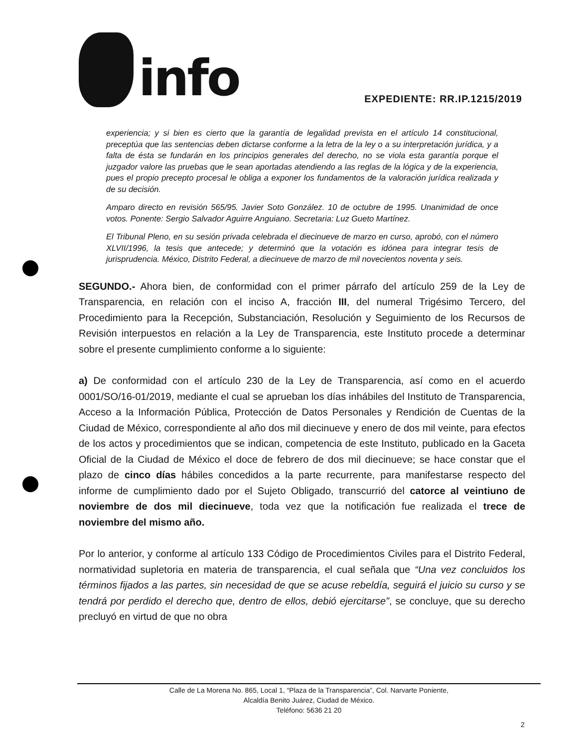info
EXPEDIENTE: RR.IP.1215/2019
experiencia; y si bien es cierto que la garantía de legalidad prevista en el artículo 14 constitucional, preceptúa que las sentencias deben dictarse conforme a la letra de la ley o a su interpretación jurídica, y a falta de ésta se fundarán en los principios generales del derecho, no se viola esta garantía porque el juzgador valore las pruebas que le sean aportadas atendiendo a las reglas de la lógica y de la experiencia, pues el propio precepto procesal le obliga a exponer los fundamentos de la valoración jurídica realizada y de su decisión.
Amparo directo en revisión 565/95. Javier Soto González. 10 de octubre de 1995. Unanimidad de once votos. Ponente: Sergio Salvador Aguirre Anguiano. Secretaria: Luz Gueto Martínez.
El Tribunal Pleno, en su sesión privada celebrada el diecinueve de marzo en curso, aprobó, con el número XLVII/1996, la tesis que antecede; y determinó que la votación es idónea para integrar tesis de jurisprudencia. México, Distrito Federal, a diecinueve de marzo de mil novecientos noventa y seis.
SEGUNDO.- Ahora bien, de conformidad con el primer párrafo del artículo 259 de la Ley de Transparencia, en relación con el inciso A, fracción III, del numeral Trigésimo Tercero, del Procedimiento para la Recepción, Substanciación, Resolución y Seguimiento de los Recursos de Revisión interpuestos en relación a la Ley de Transparencia, este Instituto procede a determinar sobre el presente cumplimiento conforme a lo siguiente:
a) De conformidad con el artículo 230 de la Ley de Transparencia, así como en el acuerdo 0001/SO/16-01/2019, mediante el cual se aprueban los días inhábiles del Instituto de Transparencia, Acceso a la Información Pública, Protección de Datos Personales y Rendición de Cuentas de la Ciudad de México, correspondiente al año dos mil diecinueve y enero de dos mil veinte, para efectos de los actos y procedimientos que se indican, competencia de este Instituto, publicado en la Gaceta Oficial de la Ciudad de México el doce de febrero de dos mil diecinueve; se hace constar que el plazo de cinco días hábiles concedidos a la parte recurrente, para manifestarse respecto del informe de cumplimiento dado por el Sujeto Obligado, transcurrió del catorce al veintiuno de noviembre de dos mil diecinueve, toda vez que la notificación fue realizada el trece de noviembre del mismo año.
Por lo anterior, y conforme al artículo 133 Código de Procedimientos Civiles para el Distrito Federal, normatividad supletoria en materia de transparencia, el cual señala que “Una vez concluidos los términos fijados a las partes, sin necesidad de que se acuse rebeldía, seguirá el juicio su curso y se tendrá por perdido el derecho que, dentro de ellos, debió ejercitarse”, se concluye, que su derecho precluyó en virtud de que no obra
Calle de La Morena No. 865, Local 1, “Plaza de la Transparencia”, Col. Narvarte Poniente,
Alcaldía Benito Juárez, Ciudad de México.
Teléfono: 5636 21 20
2